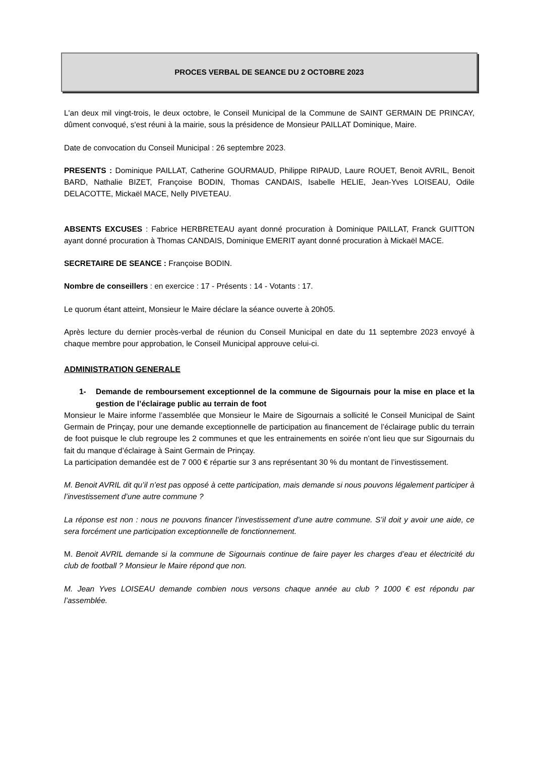PROCES VERBAL DE SEANCE DU 2 OCTOBRE 2023
L'an deux mil vingt-trois, le deux octobre, le Conseil Municipal de la Commune de SAINT GERMAIN DE PRINCAY, dûment convoqué, s'est réuni à la mairie, sous la présidence de Monsieur PAILLAT Dominique, Maire.
Date de convocation du Conseil Municipal : 26 septembre 2023.
PRESENTS : Dominique PAILLAT, Catherine GOURMAUD, Philippe RIPAUD, Laure ROUET, Benoit AVRIL, Benoit BARD, Nathalie BIZET, Françoise BODIN, Thomas CANDAIS, Isabelle HELIE, Jean-Yves LOISEAU, Odile DELACOTTE, Mickaël MACE, Nelly PIVETEAU.
ABSENTS EXCUSES : Fabrice HERBRETEAU ayant donné procuration à Dominique PAILLAT, Franck GUITTON ayant donné procuration à Thomas CANDAIS, Dominique EMERIT ayant donné procuration à Mickaël MACE.
SECRETAIRE DE SEANCE : Françoise BODIN.
Nombre de conseillers : en exercice : 17 - Présents : 14 - Votants : 17.
Le quorum étant atteint, Monsieur le Maire déclare la séance ouverte à 20h05.
Après lecture du dernier procès-verbal de réunion du Conseil Municipal en date du 11 septembre 2023 envoyé à chaque membre pour approbation, le Conseil Municipal approuve celui-ci.
ADMINISTRATION GENERALE
1- Demande de remboursement exceptionnel de la commune de Sigournais pour la mise en place et la gestion de l’éclairage public au terrain de foot
Monsieur le Maire informe l’assemblée que Monsieur le Maire de Sigournais a sollicité le Conseil Municipal de Saint Germain de Prinçay, pour une demande exceptionnelle de participation au financement de l’éclairage public du terrain de foot puisque le club regroupe les 2 communes et que les entrainements en soirée n’ont lieu que sur Sigournais du fait du manque d’éclairage à Saint Germain de Prinçay.
La participation demandée est de 7 000 € répartie sur 3 ans représentant 30 % du montant de l’investissement.
M. Benoit AVRIL dit qu’il n’est pas opposé à cette participation, mais demande si nous pouvons légalement participer à l’investissement d’une autre commune ?
La réponse est non : nous ne pouvons financer l’investissement d’une autre commune. S’il doit y avoir une aide, ce sera forcément une participation exceptionnelle de fonctionnement.
M. Benoit AVRIL demande si la commune de Sigournais continue de faire payer les charges d’eau et électricité du club de football ? Monsieur le Maire répond que non.
M. Jean Yves LOISEAU demande combien nous versons chaque année au club ? 1000 € est répondu par l’assemblée.